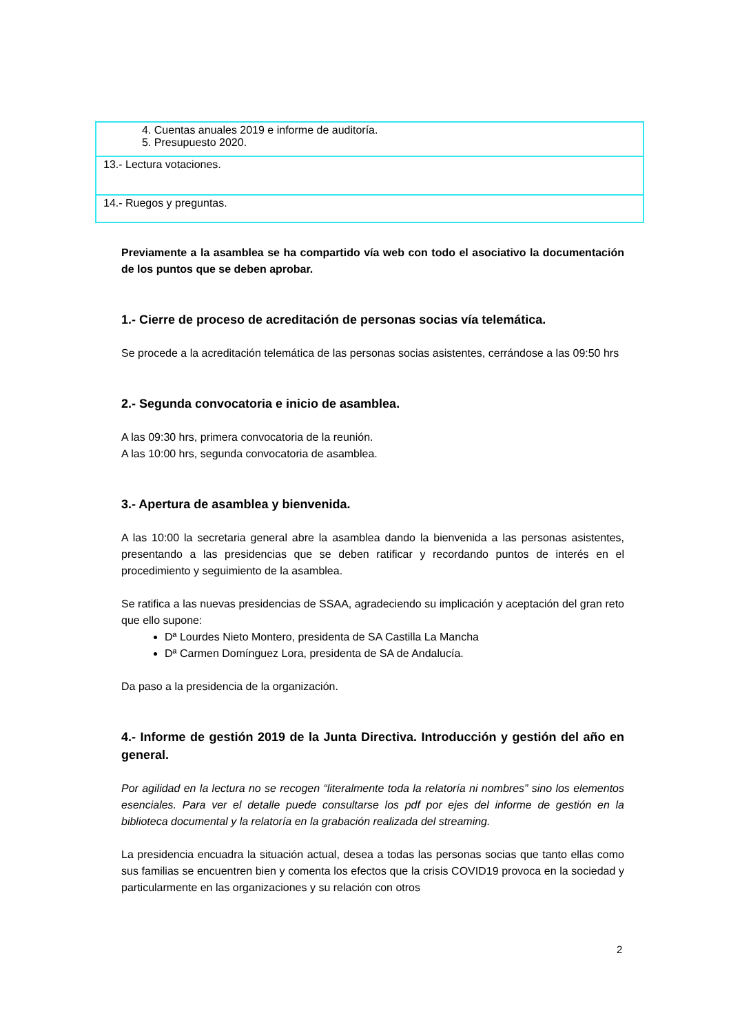| 4. Cuentas anuales 2019 e informe de auditoría. 5. Presupuesto 2020. |
| 13.- Lectura votaciones. |
| 14.- Ruegos y preguntas. |
Previamente a la asamblea se ha compartido vía web con todo el asociativo la documentación de los puntos que se deben aprobar.
1.- Cierre de proceso de acreditación de personas socias vía telemática.
Se procede a la acreditación telemática de las personas socias asistentes, cerrándose a las 09:50 hrs
2.- Segunda convocatoria e inicio de asamblea.
A las 09:30 hrs, primera convocatoria de la reunión.
A las 10:00 hrs, segunda convocatoria de asamblea.
3.- Apertura de asamblea y bienvenida.
A las 10:00 la secretaria general abre la asamblea dando la bienvenida a las personas asistentes, presentando a las presidencias que se deben ratificar y recordando puntos de interés en el procedimiento y seguimiento de la asamblea.
Se ratifica a las nuevas presidencias de SSAA, agradeciendo su implicación y aceptación del gran reto que ello supone:
Dª Lourdes Nieto Montero, presidenta de SA Castilla La Mancha
Dª Carmen Domínguez Lora, presidenta de SA de Andalucía.
Da paso a la presidencia de la organización.
4.- Informe de gestión 2019 de la Junta Directiva. Introducción y gestión del año en general.
Por agilidad en la lectura no se recogen “literalmente toda la relatoría ni nombres” sino los elementos esenciales. Para ver el detalle puede consultarse los pdf por ejes del informe de gestión en la biblioteca documental y la relatoría en la grabación realizada del streaming.
La presidencia encuadra la situación actual, desea a todas las personas socias que tanto ellas como sus familias se encuentren bien y comenta los efectos que la crisis COVID19 provoca en la sociedad y particularmente en las organizaciones y su relación con otros
2